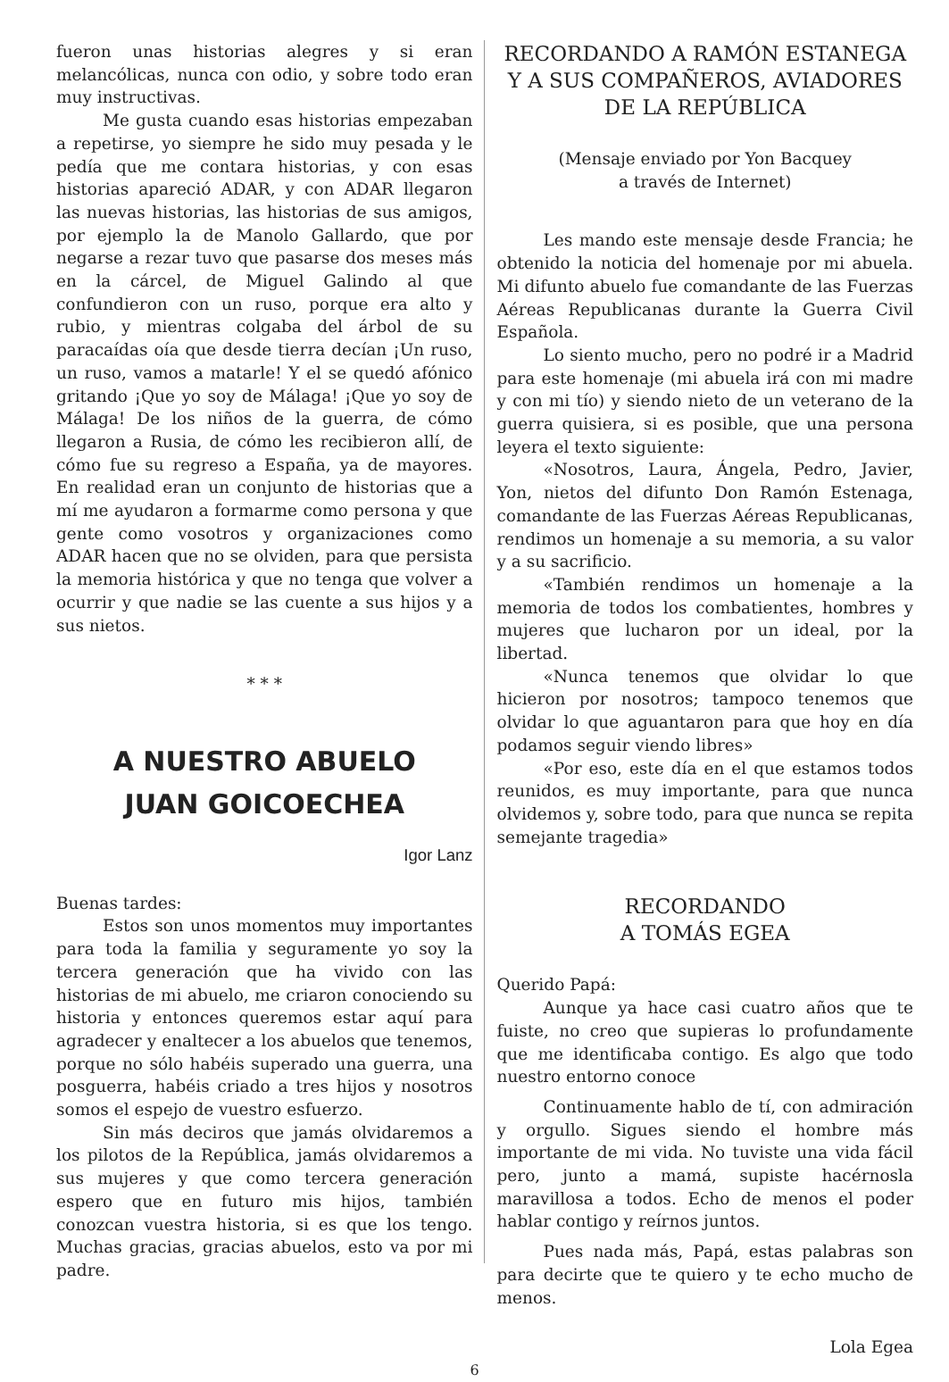fueron unas historias alegres y si eran melancólicas, nunca con odio, y sobre todo eran muy instructivas.
Me gusta cuando esas historias empezaban a repetirse, yo siempre he sido muy pesada y le pedía que me contara historias, y con esas historias apareció ADAR, y con ADAR llegaron las nuevas historias, las historias de sus amigos, por ejemplo la de Manolo Gallardo, que por negarse a rezar tuvo que pasarse dos meses más en la cárcel, de Miguel Galindo al que confundieron con un ruso, porque era alto y rubio, y mientras colgaba del árbol de su paracaídas oía que desde tierra decían ¡Un ruso, un ruso, vamos a matarle! Y el se quedó afónico gritando ¡Que yo soy de Málaga! ¡Que yo soy de Málaga! De los niños de la guerra, de cómo llegaron a Rusia, de cómo les recibieron allí, de cómo fue su regreso a España, ya de mayores. En realidad eran un conjunto de historias que a mí me ayudaron a formarme como persona y que gente como vosotros y organizaciones como ADAR hacen que no se olviden, para que persista la memoria histórica y que no tenga que volver a ocurrir y que nadie se las cuente a sus hijos y a sus nietos.
* * *
A NUESTRO ABUELO
JUAN GOICOECHEA
Igor Lanz
Buenas tardes:
Estos son unos momentos muy importantes para toda la familia y seguramente yo soy la tercera generación que ha vivido con las historias de mi abuelo, me criaron conociendo su historia y entonces queremos estar aquí para agradecer y enaltecer a los abuelos que tenemos, porque no sólo habéis superado una guerra, una posguerra, habéis criado a tres hijos y nosotros somos el espejo de vuestro esfuerzo.
Sin más deciros que jamás olvidaremos a los pilotos de la República, jamás olvidaremos a sus mujeres y que como tercera generación espero que en futuro mis hijos, también conozcan vuestra historia, si es que los tengo. Muchas gracias, gracias abuelos, esto va por mi padre.
RECORDANDO A RAMÓN ESTANEGA Y A SUS COMPAÑEROS, AVIADORES DE LA REPÚBLICA
(Mensaje enviado por Yon Bacquey
a través de Internet)
Les mando este mensaje desde Francia; he obtenido la noticia del homenaje por mi abuela. Mi difunto abuelo fue comandante de las Fuerzas Aéreas Republicanas durante la Guerra Civil Española.
Lo siento mucho, pero no podré ir a Madrid para este homenaje (mi abuela irá con mi madre y con mi tío) y siendo nieto de un veterano de la guerra quisiera, si es posible, que una persona leyera el texto siguiente:
«Nosotros, Laura, Ángela, Pedro, Javier, Yon, nietos del difunto Don Ramón Estenaga, comandante de las Fuerzas Aéreas Republicanas, rendimos un homenaje a su memoria, a su valor y a su sacrificio.
«También rendimos un homenaje a la memoria de todos los combatientes, hombres y mujeres que lucharon por un ideal, por la libertad.
«Nunca tenemos que olvidar lo que hicieron por nosotros; tampoco tenemos que olvidar lo que aguantaron para que hoy en día podamos seguir viendo libres»
«Por eso, este día en el que estamos todos reunidos, es muy importante, para que nunca olvidemos y, sobre todo, para que nunca se repita semejante tragedia»
RECORDANDO
A TOMÁS EGEA
Querido Papá:
Aunque ya hace casi cuatro años que te fuiste, no creo que supieras lo profundamente que me identificaba contigo. Es algo que todo nuestro entorno conoce
Continuamente hablo de tí, con admiración y orgullo. Sigues siendo el hombre más importante de mi vida. No tuviste una vida fácil pero, junto a mamá, supiste hacérnosla maravillosa a todos. Echo de menos el poder hablar contigo y reírnos juntos.
Pues nada más, Papá, estas palabras son para decirte que te quiero y te echo mucho de menos.
Lola Egea
6